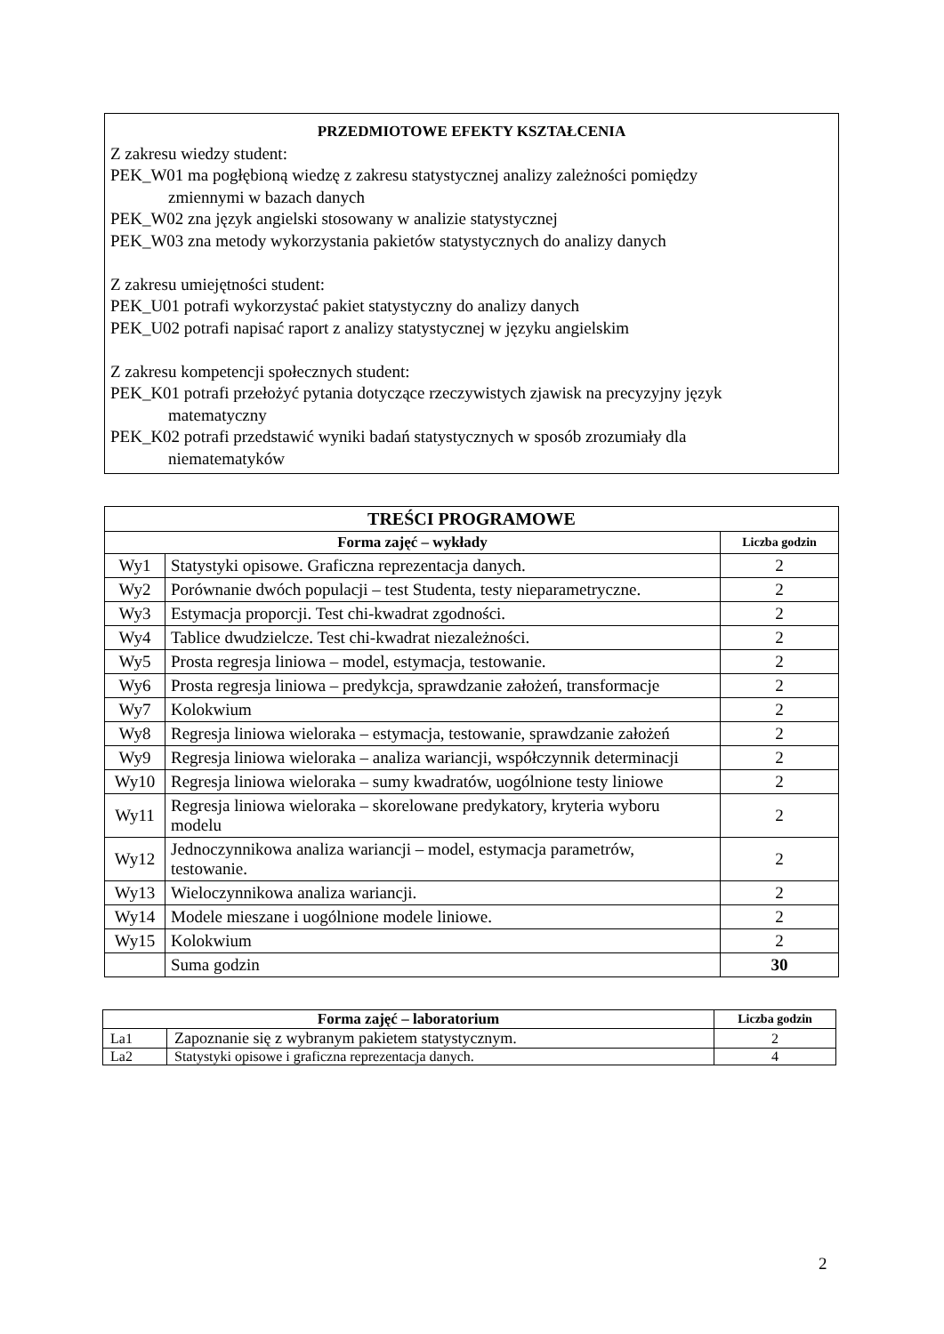PRZEDMIOTOWE EFEKTY KSZTAŁCENIA
Z zakresu wiedzy student:
PEK_W01 ma pogłębioną wiedzę z zakresu statystycznej analizy zależności pomiędzy
zmiennymi w bazach danych
PEK_W02 zna język angielski stosowany w analizie statystycznej
PEK_W03 zna metody wykorzystania pakietów statystycznych do analizy danych
Z zakresu umiejętności student:
PEK_U01 potrafi wykorzystać pakiet statystyczny do analizy danych
PEK_U02 potrafi napisać raport z analizy statystycznej w języku angielskim
Z zakresu kompetencji społecznych student:
PEK_K01 potrafi przełożyć pytania dotyczące rzeczywistych zjawisk na precyzyjny język
matematyczny
PEK_K02 potrafi przedstawić wyniki badań statystycznych w sposób zrozumiały dla
niematematyków
| TREŚCI PROGRAMOWE | | |
| --- | --- | --- |
| Forma zajęć – wykłady | | Liczba godzin |
| Wy1 | Statystyki opisowe. Graficzna reprezentacja danych. | 2 |
| Wy2 | Porównanie dwóch populacji – test Studenta, testy nieparametryczne. | 2 |
| Wy3 | Estymacja proporcji. Test chi-kwadrat zgodności. | 2 |
| Wy4 | Tablice dwudzielcze. Test chi-kwadrat niezależności. | 2 |
| Wy5 | Prosta regresja liniowa – model, estymacja, testowanie. | 2 |
| Wy6 | Prosta regresja liniowa – predykcja, sprawdzanie założeń, transformacje | 2 |
| Wy7 | Kolokwium | 2 |
| Wy8 | Regresja liniowa wieloraka – estymacja, testowanie, sprawdzanie założeń | 2 |
| Wy9 | Regresja liniowa wieloraka – analiza wariancji, współczynnik determinacji | 2 |
| Wy10 | Regresja liniowa wieloraka – sumy kwadratów, uogólnione testy liniowe | 2 |
| Wy11 | Regresja liniowa wieloraka – skorelowane predykatory, kryteria wyboru modelu | 2 |
| Wy12 | Jednoczynnikowa analiza wariancji – model, estymacja parametrów, testowanie. | 2 |
| Wy13 | Wieloczynnikowa analiza wariancji. | 2 |
| Wy14 | Modele mieszane i uogólnione modele liniowe. | 2 |
| Wy15 | Kolokwium | 2 |
| | Suma godzin | 30 |
| Forma zajęć – laboratorium | | Liczba godzin |
| --- | --- | --- |
| La1 | Zapoznanie się z wybranym pakietem statystycznym. | 2 |
| La2 | Statystyki opisowe i graficzna reprezentacja danych. | 4 |
2